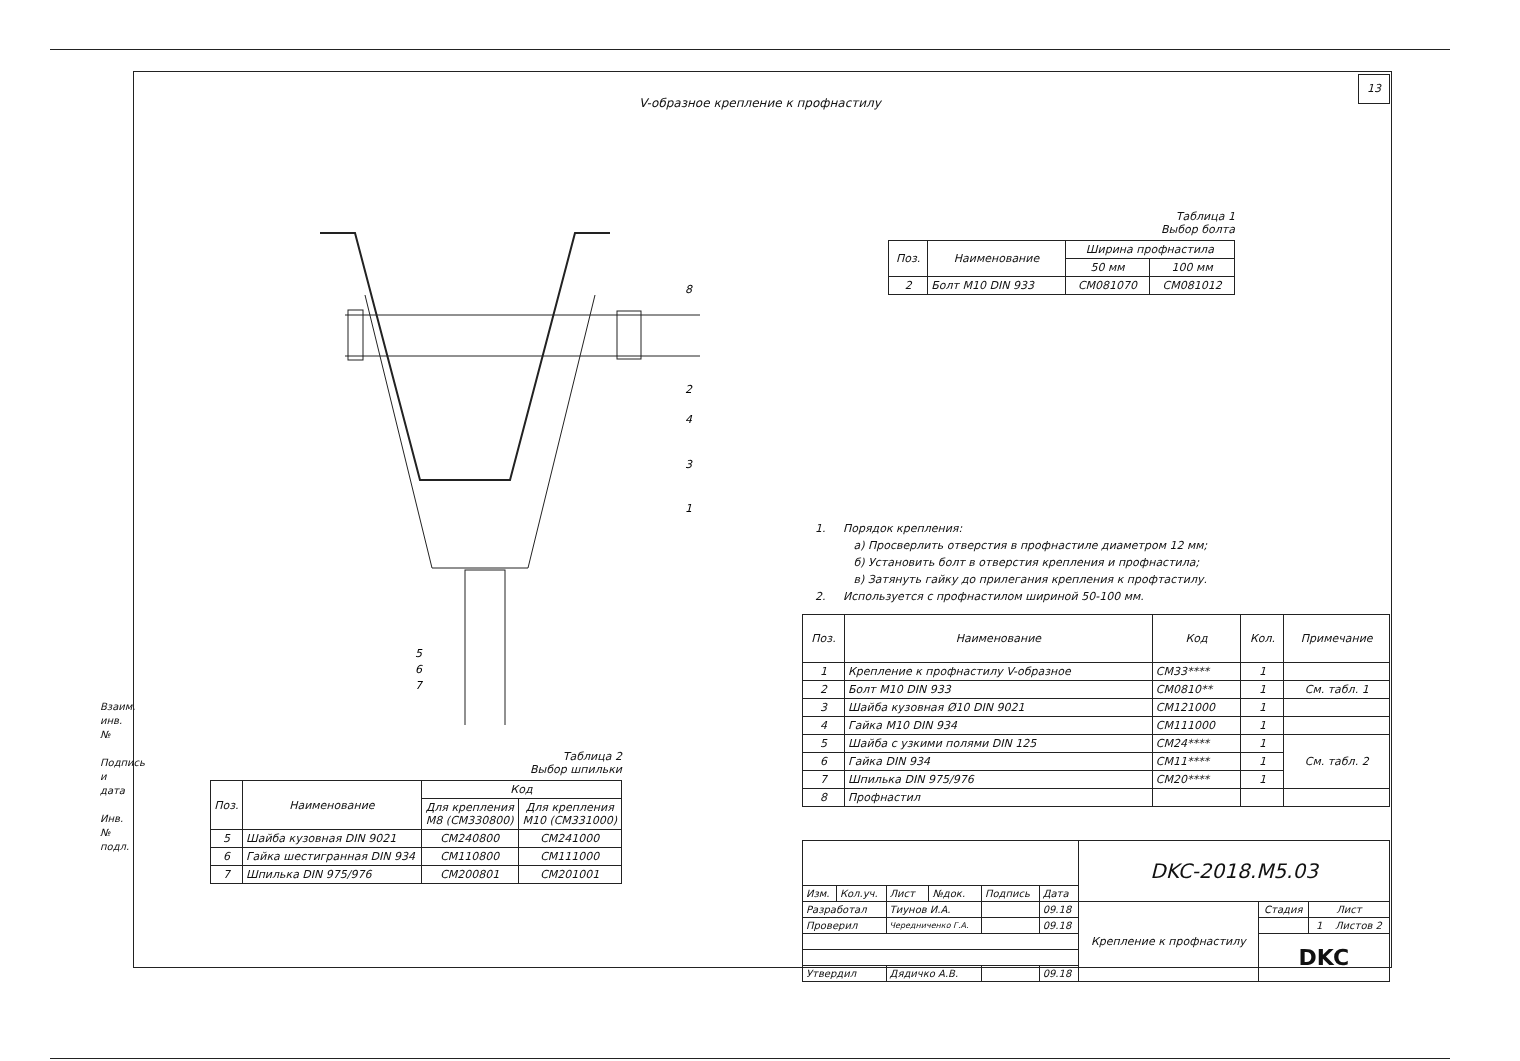13
V-образное крепление к профнастилу
8
2
4
3
1
5
6
7
Таблица 1
Выбор болта
| Поз. | Наименование | Ширина профнастила | |
| --- | --- | --- | --- |
| | | 50 мм | 100 мм |
| 2 | Болт М10 DIN 933 | СМ081070 | СМ081012 |
1. Порядок крепления:
а) Просверлить отверстия в профнастиле диаметром 12 мм;
б) Установить болт в отверстия крепления и профнастила;
в) Затянуть гайку до прилегания крепления к профтастилу.
2. Используется с профнастилом шириной 50-100 мм.
| Поз. | Наименование | Код | Кол. | Примечание |
| --- | --- | --- | --- | --- |
| 1 | Крепление к профнастилу V-образное | СМ33**** | 1 | |
| 2 | Болт М10 DIN 933 | СМ0810** | 1 | См. табл. 1 |
| 3 | Шайба кузовная Ø10 DIN 9021 | СМ121000 | 1 | |
| 4 | Гайка М10 DIN 934 | СМ111000 | 1 | |
| 5 | Шайба с узкими полями DIN 125 | СМ24**** | 1 | См. табл. 2 |
| 6 | Гайка DIN 934 | СМ11**** | 1 | |
| 7 | Шпилька DIN 975/976 | СМ20**** | 1 | |
| 8 | Профнастил | | | |
| | | | | | | DKC-2018.M5.03 | | |
| Изм. | Кол.уч. | Лист | №док. | Подпись | Дата | | | |
| Разработал | | Тиунов И.А. | | | 09.18 | Крепление к профнастилу | Стадия | Лист |
| Проверил | | Чередниченко Г.А. | | | 09.18 | | | 1 Листов 2 |
| | | | | | | | DKC | |
| Утвердил | | Дядичко А.В. | | | 09.18 | | | |
Таблица 2
Выбор шпильки
| Поз. | Наименование | Код | |
| --- | --- | --- | --- |
| | | Для крепления М8 (СМ330800) | Для крепления М10 (СМ331000) |
| 5 | Шайба кузовная DIN 9021 | СМ240800 | СМ241000 |
| 6 | Гайка шестигранная DIN 934 | СМ110800 | СМ111000 |
| 7 | Шпилька DIN 975/976 | СМ200801 | СМ201001 |
Взаим. инв. №
Подпись и дата
Инв. № подл.